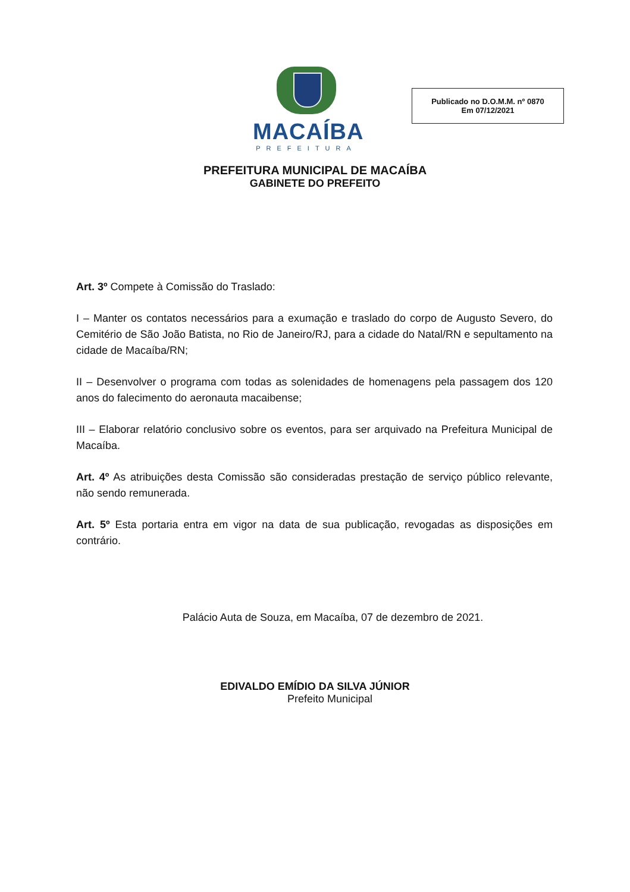MACAÍBA
PREFEITURA
Publicado no D.O.M.M. nº 0870
Em 07/12/2021
PREFEITURA MUNICIPAL DE MACAÍBA
GABINETE DO PREFEITO
Art. 3º Compete à Comissão do Traslado:
I – Manter os contatos necessários para a exumação e traslado do corpo de Augusto Severo, do Cemitério de São João Batista, no Rio de Janeiro/RJ, para a cidade do Natal/RN e sepultamento na cidade de Macaíba/RN;
II – Desenvolver o programa com todas as solenidades de homenagens pela passagem dos 120 anos do falecimento do aeronauta macaibense;
III – Elaborar relatório conclusivo sobre os eventos, para ser arquivado na Prefeitura Municipal de Macaíba.
Art. 4º As atribuições desta Comissão são consideradas prestação de serviço público relevante, não sendo remunerada.
Art. 5º Esta portaria entra em vigor na data de sua publicação, revogadas as disposições em contrário.
Palácio Auta de Souza, em Macaíba, 07 de dezembro de 2021.
EDIVALDO EMÍDIO DA SILVA JÚNIOR
Prefeito Municipal